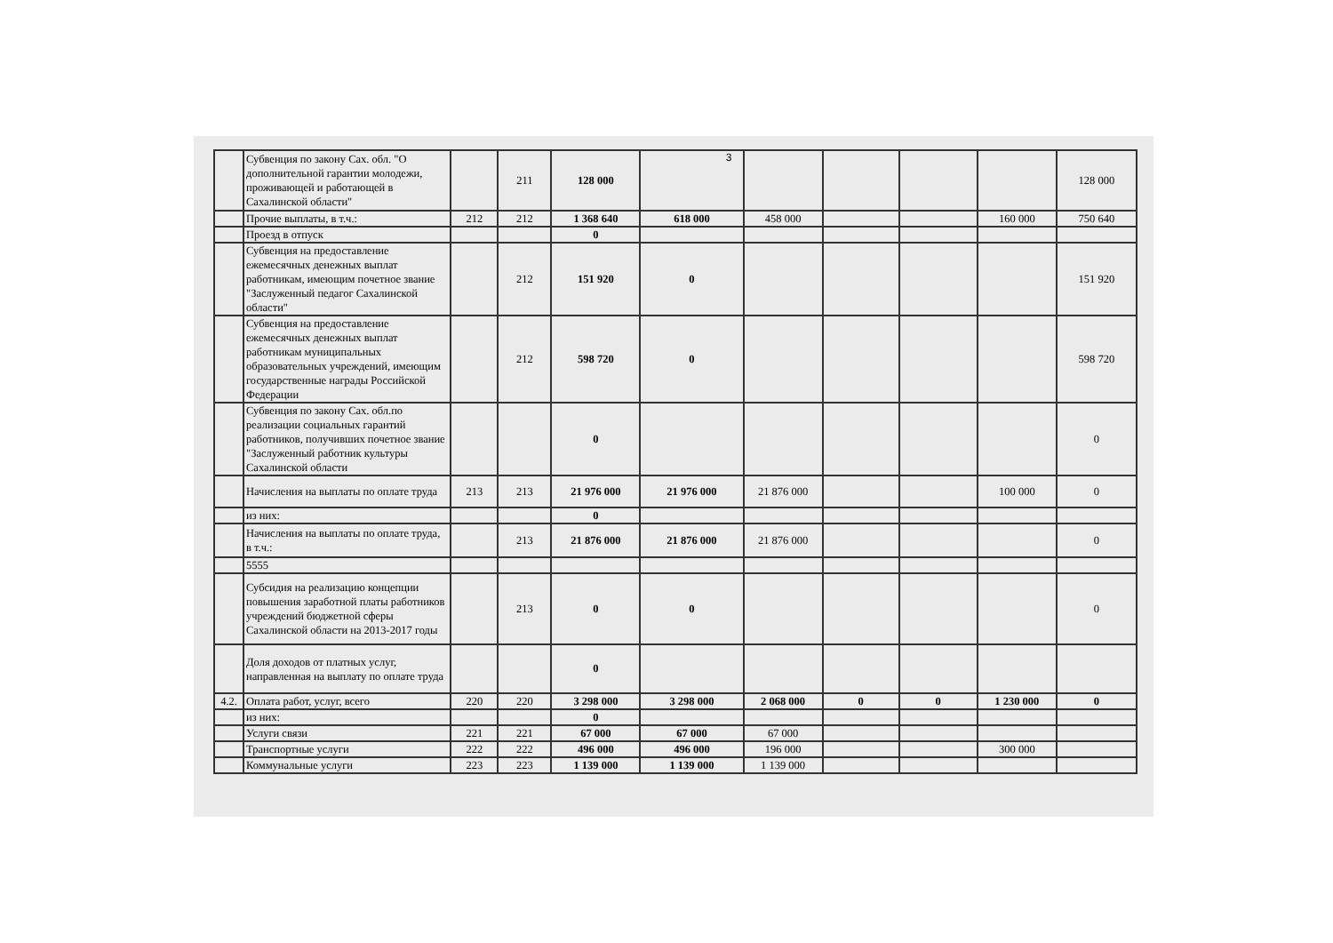3
| | Субвенция по закону Сах. обл. "О дополнительной гарантии молодежи, проживающей и работающей в Сахалинской области" | | 211 | 128 000 | | | | | | 128 000 |
| | Прочие выплаты, в т.ч.: | 212 | 212 | 1 368 640 | 618 000 | 458 000 | | | 160 000 | 750 640 |
| | Проезд в отпуск | | | 0 | | | | | | |
| | Субвенция на предоставление ежемесячных денежных выплат работникам, имеющим почетное звание "Заслуженный педагог Сахалинской области" | | 212 | 151 920 | 0 | | | | | 151 920 |
| | Субвенция на предоставление ежемесячных денежных выплат работникам муниципальных образовательных учреждений, имеющим государственные награды Российской Федерации | | 212 | 598 720 | 0 | | | | | 598 720 |
| | Субвенция по закону Сах. обл.по реализации социальных гарантий работников, получивших почетное звание "Заслуженный работник культуры Сахалинской области | | | 0 | | | | | | 0 |
| | Начисления на выплаты по оплате труда | 213 | 213 | 21 976 000 | 21 976 000 | 21 876 000 | | | 100 000 | 0 |
| | из них: | | | 0 | | | | | | |
| | Начисления на выплаты по оплате труда, в т.ч.: | | 213 | 21 876 000 | 21 876 000 | 21 876 000 | | | | 0 |
| | 5555 | | | | | | | | | |
| | Субсидия на реализацию концепции повышения заработной платы работников учреждений бюджетной сферы Сахалинской области на 2013-2017 годы | | 213 | 0 | 0 | | | | | 0 |
| | Доля доходов от платных услуг, направленная на выплату по оплате труда | | | 0 | | | | | | |
| 4.2. | Оплата работ, услуг, всего | 220 | 220 | 3 298 000 | 3 298 000 | 2 068 000 | 0 | 0 | 1 230 000 | 0 |
| | из них: | | | 0 | | | | | | |
| | Услуги связи | 221 | 221 | 67 000 | 67 000 | 67 000 | | | | |
| | Транспортные услуги | 222 | 222 | 496 000 | 496 000 | 196 000 | | | 300 000 | |
| | Коммунальные услуги | 223 | 223 | 1 139 000 | 1 139 000 | 1 139 000 | | | | |